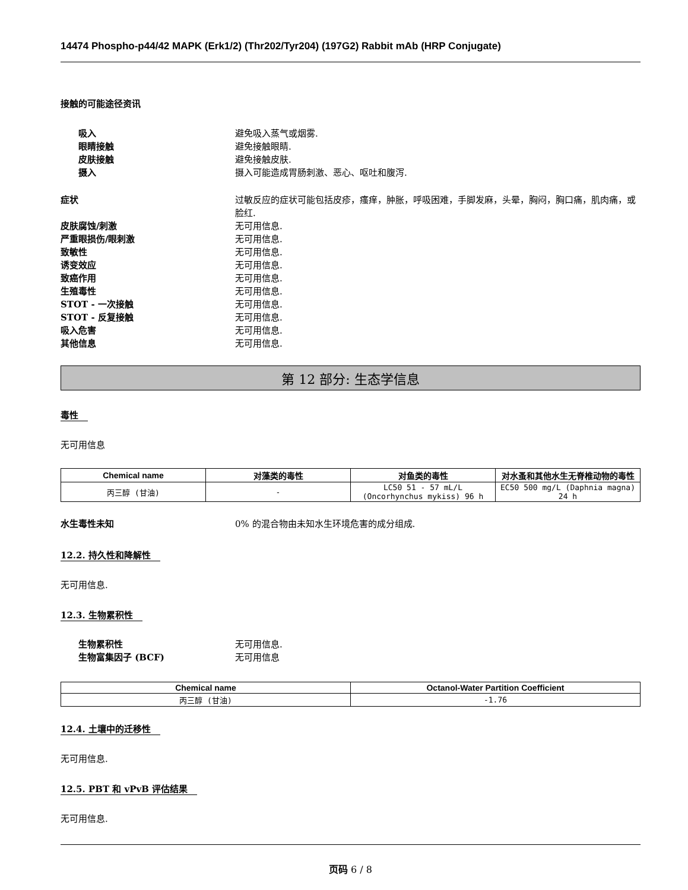14474 Phospho-p44/42 MAPK (Erk1/2) (Thr202/Tyr204) (197G2) Rabbit mAb (HRP Conjugate)
接触的可能途径资讯
吸入 避免吸入蒸气或烟雾.
眼睛接触 避免接触眼睛.
皮肤接触 避免接触皮肤.
摄入 摄入可能造成胃肠刺激、恶心、呕吐和腹泻.
症状 过敏反应的症状可能包括皮疹，瘙痒，肿胀，呼吸困难，手脚发麻，头晕，胸闷，胸口痛，肌肉痛，或脸红.
皮肤腐蚀/刺激 无可用信息.
严重眼损伤/眼刺激 无可用信息.
致敏性 无可用信息.
诱变效应 无可用信息.
致癌作用 无可用信息.
生殖毒性 无可用信息.
STOT - 一次接触 无可用信息.
STOT - 反复接触 无可用信息.
吸入危害 无可用信息.
其他信息 无可用信息.
第 12 部分: 生态学信息
毒性
无可用信息
| Chemical name | 对藻类的毒性 | 对鱼类的毒性 | 对水蚤和其他水生无脊椎动物的毒性 |
| --- | --- | --- | --- |
| 丙三醇 (甘油) | - | LC50 51 - 57 mL/L (Oncorhynchus mykiss) 96 h | EC50 500 mg/L (Daphnia magna) 24 h |
水生毒性未知 0% 的混合物由未知水生环境危害的成分组成.
12.2. 持久性和降解性
无可用信息.
12.3. 生物累积性
生物累积性 无可用信息.
生物富集因子 (BCF) 无可用信息
| Chemical name | Octanol-Water Partition Coefficient |
| --- | --- |
| 丙三醇 (甘油) | -1.76 |
12.4. 土壤中的迁移性
无可用信息.
12.5. PBT 和 vPvB 评估结果
无可用信息.
页码 6 / 8